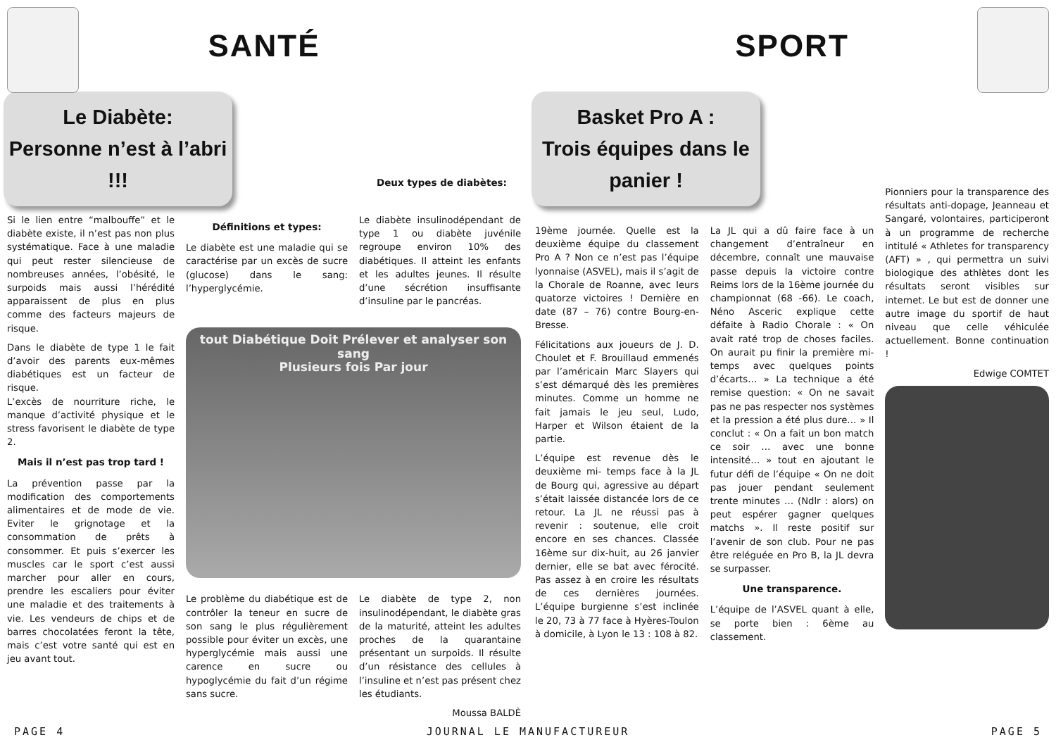SANTÉ
Le Diabète:
Personne n’est à l’abri !!!
Deux types de diabètes:
Si le lien entre “malbouffe” et le diabète existe, il n’est pas non plus systématique. Face à une maladie qui peut rester silencieuse de nombreuses années, l’obésité, le surpoids mais aussi l’hérédité apparaissent de plus en plus comme des facteurs majeurs de risque.
Dans le diabète de type 1 le fait d’avoir des parents eux-mêmes diabétiques est un facteur de risque.
L’excès de nourriture riche, le manque d’activité physique et le stress favorisent le diabète de type 2.
Mais il n’est pas trop tard !
La prévention passe par la modification des comportements alimentaires et de mode de vie. Eviter le grignotage et la consommation de prêts à consommer. Et puis s’exercer les muscles car le sport c’est aussi marcher pour aller en cours, prendre les escaliers pour éviter une maladie et des traitements à vie. Les vendeurs de chips et de barres chocolatées feront la tête, mais c’est votre santé qui est en jeu avant tout.
Définitions et types:
Le diabète est une maladie qui se caractérise par un excès de sucre (glucose) dans le sang: l’hyperglycémie.
Le diabète insulinodépendant de type 1 ou diabète juvénile regroupe environ 10% des diabétiques. Il atteint les enfants et les adultes jeunes. Il résulte d’une sécrétion insuffisante d’insuline par le pancréas.
tout Diabétique Doit Prélever et analyser son sang
Plusieurs fois Par jour
Le problème du diabétique est de contrôler la teneur en sucre de son sang le plus régulièrement possible pour éviter un excès, une hyperglycémie mais aussi une carence en sucre ou hypoglycémie du fait d’un régime sans sucre.
Le diabète de type 2, non insulinodépendant, le diabète gras de la maturité, atteint les adultes proches de la quarantaine présentant un surpoids. Il résulte d’un résistance des cellules à l’insuline et n’est pas présent chez les étudiants.
Moussa BALDÈ
SPORT
Basket Pro A :
Trois équipes dans le panier !
19ème journée. Quelle est la deuxième équipe du classement Pro A ? Non ce n’est pas l’équipe lyonnaise (ASVEL), mais il s’agit de la Chorale de Roanne, avec leurs quatorze victoires ! Dernière en date (87 – 76) contre Bourg-en-Bresse.
Félicitations aux joueurs de J. D. Choulet et F. Brouillaud emmenés par l’américain Marc Slayers qui s’est démarqué dès les premières minutes. Comme un homme ne fait jamais le jeu seul, Ludo, Harper et Wilson étaient de la partie.
L’équipe est revenue dès le deuxième mi- temps face à la JL de Bourg qui, agressive au départ s’était laissée distancée lors de ce retour. La JL ne réussi pas à revenir : soutenue, elle croit encore en ses chances. Classée 16ème sur dix-huit, au 26 janvier dernier, elle se bat avec férocité. Pas assez à en croire les résultats de ces dernières journées. L’équipe burgienne s’est inclinée le 20, 73 à 77 face à Hyères-Toulon à domicile, à Lyon le 13 : 108 à 82.
La JL qui a dû faire face à un changement d’entraîneur en décembre, connaît une mauvaise passe depuis la victoire contre Reims lors de la 16ème journée du championnat (68 -66). Le coach, Néno Asceric explique cette défaite à Radio Chorale : « On avait raté trop de choses faciles. On aurait pu finir la première mi-temps avec quelques points d’écarts… » La technique a été remise question: « On ne savait pas ne pas respecter nos systèmes et la pression a été plus dure… » Il conclut : « On a fait un bon match ce soir … avec une bonne intensité… » tout en ajoutant le futur défi de l’équipe « On ne doit pas jouer pendant seulement trente minutes … (Ndlr : alors) on peut espérer gagner quelques matchs ». Il reste positif sur l’avenir de son club. Pour ne pas être reléguée en Pro B, la JL devra se surpasser.
Une transparence.
L’équipe de l’ASVEL quant à elle, se porte bien : 6ème au classement.
Pionniers pour la transparence des résultats anti-dopage, Jeanneau et Sangaré, volontaires, participeront à un programme de recherche intitulé « Athletes for transparency (AFT) » , qui permettra un suivi biologique des athlètes dont les résultats seront visibles sur internet. Le but est de donner une autre image du sportif de haut niveau que celle véhiculée actuellement. Bonne continuation !
Edwige COMTET
PAGE 4 JOURNAL LE MANUFACTUREUR PAGE 5